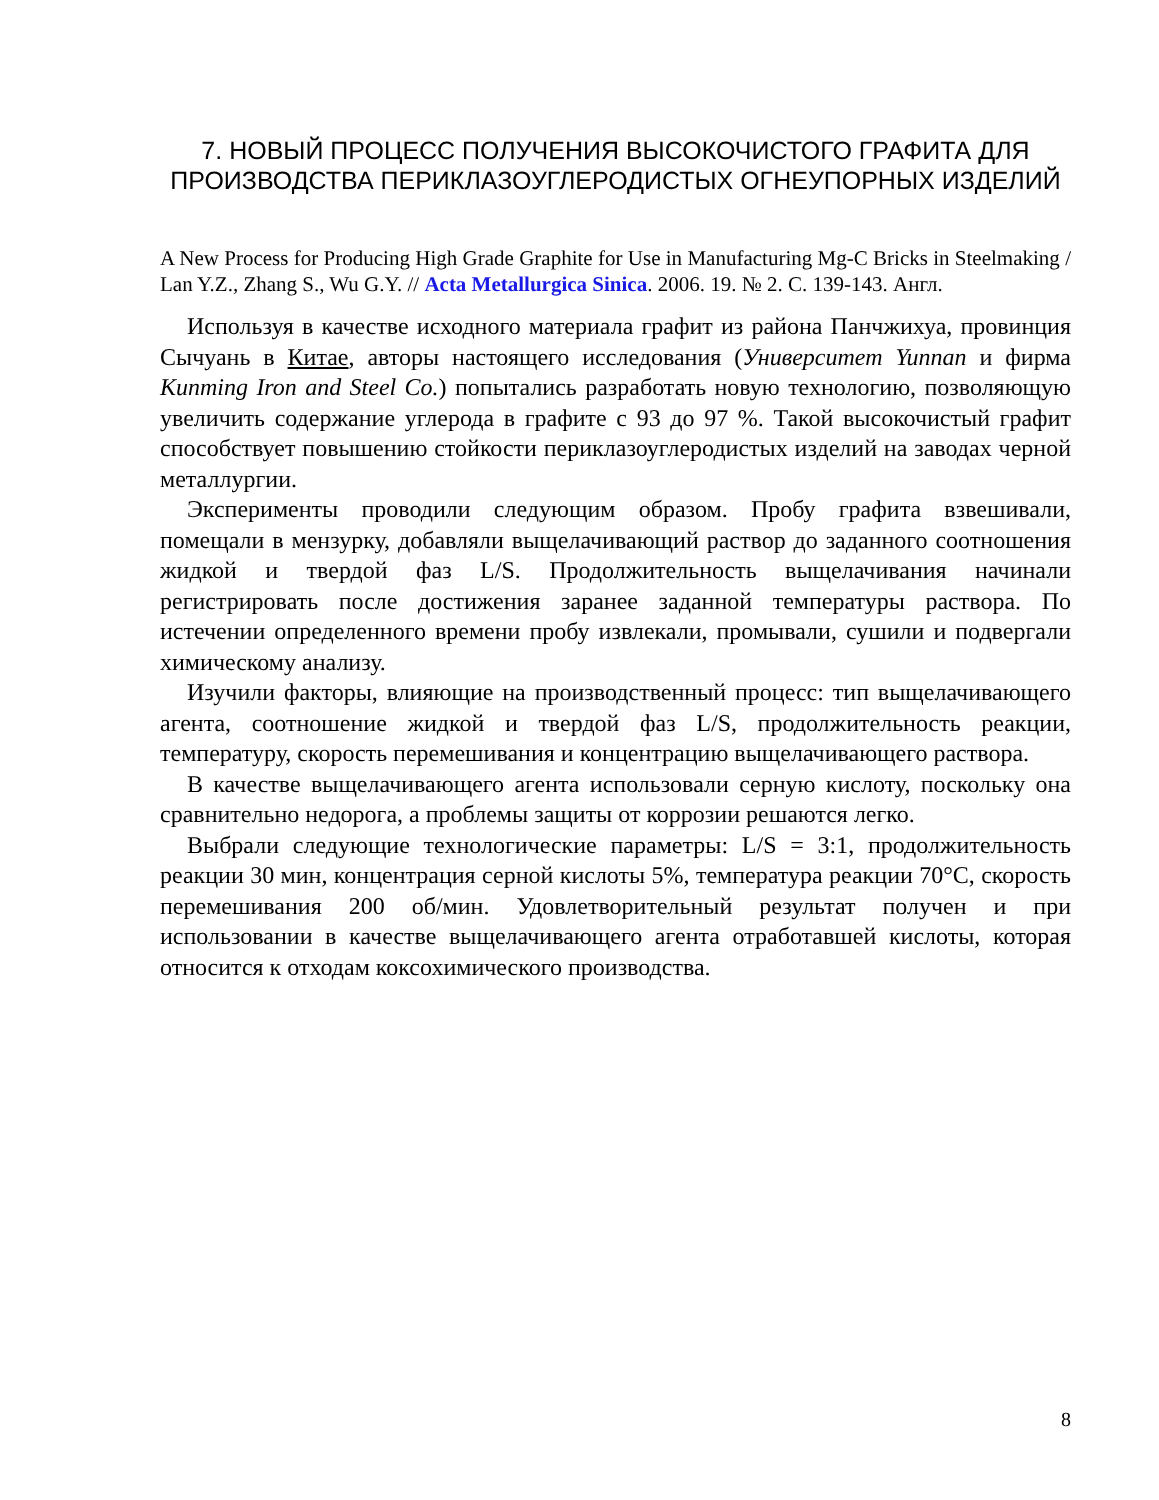7. НОВЫЙ ПРОЦЕСС ПОЛУЧЕНИЯ ВЫСОКОЧИСТОГО ГРАФИТА ДЛЯ ПРОИЗВОДСТВА ПЕРИКЛАЗОУГЛЕРОДИСТЫХ ОГНЕУПОРНЫХ ИЗДЕЛИЙ
A New Process for Producing High Grade Graphite for Use in Manufacturing Mg-C Bricks in Steelmaking / Lan Y.Z., Zhang S., Wu G.Y. // Acta Metallurgica Sinica. 2006. 19. № 2. С. 139-143. Англ.
Используя в качестве исходного материала графит из района Панчжихуа, провинция Сычуань в Китае, авторы настоящего исследования (Университет Yunnan и фирма Kunming Iron and Steel Co.) попытались разработать новую технологию, позволяющую увеличить содержание углерода в графите с 93 до 97 %. Такой высокочистый графит способствует повышению стойкости периклазоуглеродистых изделий на заводах черной металлургии.
Эксперименты проводили следующим образом. Пробу графита взвешивали, помещали в мензурку, добавляли выщелачивающий раствор до заданного соотношения жидкой и твердой фаз L/S. Продолжительность выщелачивания начинали регистрировать после достижения заранее заданной температуры раствора. По истечении определенного времени пробу извлекали, промывали, сушили и подвергали химическому анализу.
Изучили факторы, влияющие на производственный процесс: тип выщелачивающего агента, соотношение жидкой и твердой фаз L/S, продолжительность реакции, температуру, скорость перемешивания и концентрацию выщелачивающего раствора.
В качестве выщелачивающего агента использовали серную кислоту, поскольку она сравнительно недорога, а проблемы защиты от коррозии решаются легко.
Выбрали следующие технологические параметры: L/S = 3:1, продолжительность реакции 30 мин, концентрация серной кислоты 5%, температура реакции 70°С, скорость перемешивания 200 об/мин. Удовлетворительный результат получен и при использовании в качестве выщелачивающего агента отработавшей кислоты, которая относится к отходам коксохимического производства.
8